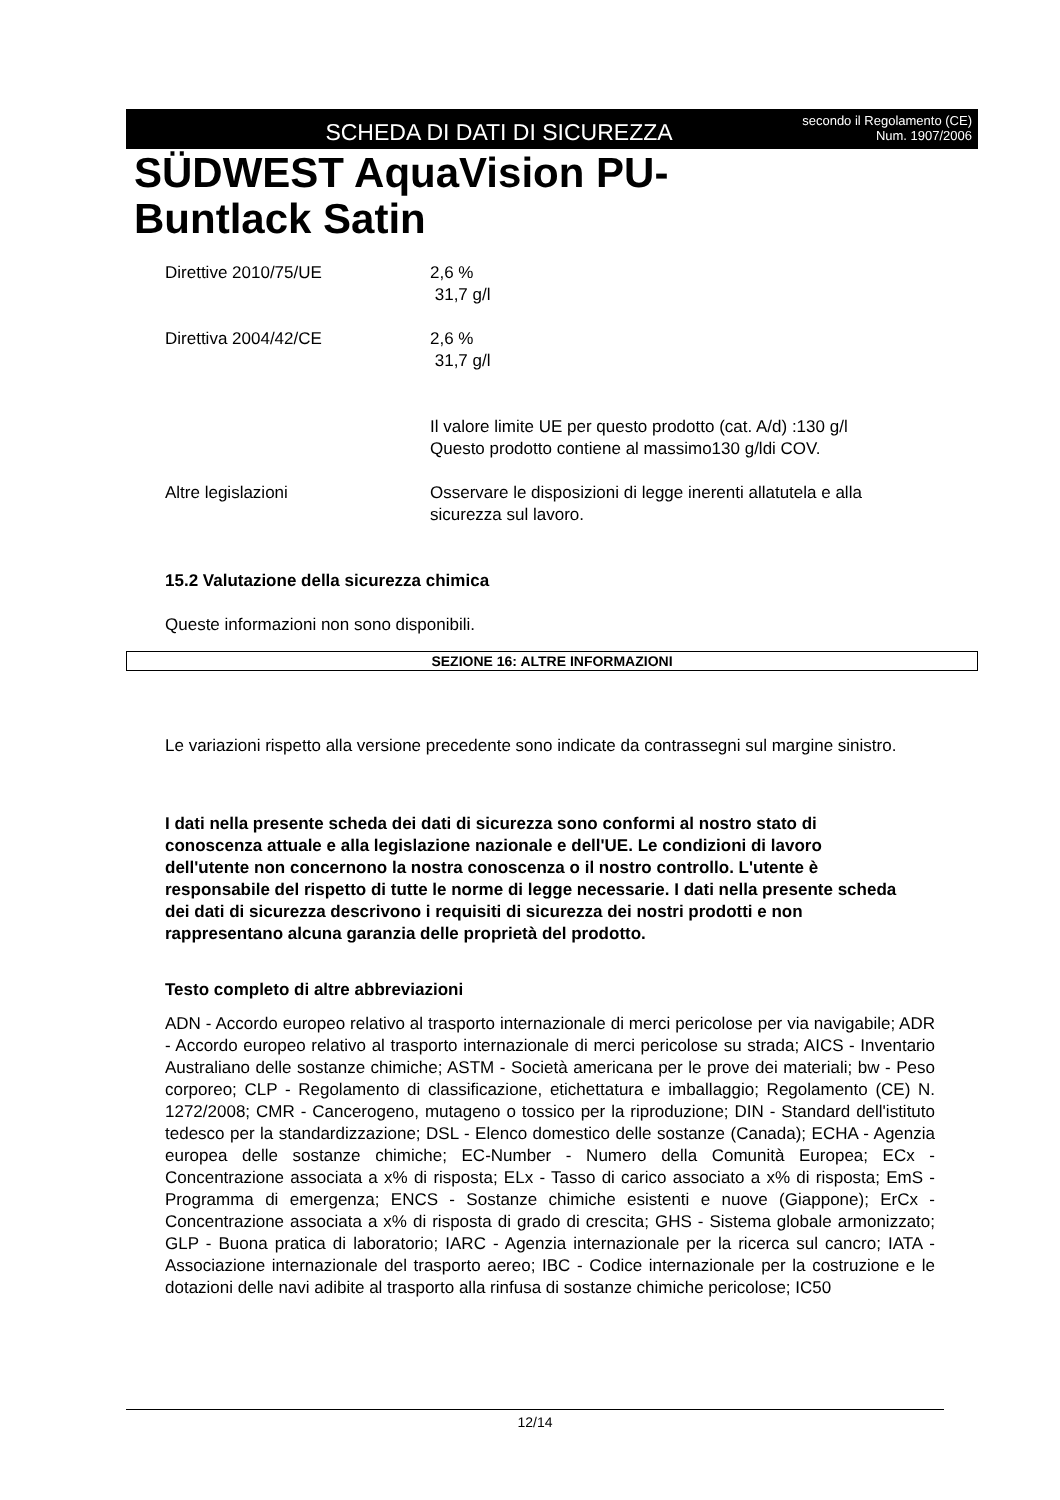SCHEDA DI DATI DI SICUREZZA
secondo il Regolamento (CE) Num. 1907/2006
SÜDWEST AquaVision PU-
Buntlack Satin
Direttive 2010/75/UE 2,6 %
31,7 g/l
Direttiva 2004/42/CE 2,6 %
31,7 g/l
Il valore limite UE per questo prodotto (cat. A/d) :130 g/l
Questo prodotto contiene al massimo130 g/ldi COV.
Altre legislazioni Osservare le disposizioni di legge inerenti allatutela e alla sicurezza sul lavoro.
15.2 Valutazione della sicurezza chimica
Queste informazioni non sono disponibili.
SEZIONE 16: ALTRE INFORMAZIONI
Le variazioni rispetto alla versione precedente sono indicate da contrassegni sul margine sinistro.
I dati nella presente scheda dei dati di sicurezza sono conformi al nostro stato di conoscenza attuale e alla legislazione nazionale e dell'UE. Le condizioni di lavoro dell'utente non concernono la nostra conoscenza o il nostro controllo. L'utente è responsabile del rispetto di tutte le norme di legge necessarie. I dati nella presente scheda dei dati di sicurezza descrivono i requisiti di sicurezza dei nostri prodotti e non rappresentano alcuna garanzia delle proprietà del prodotto.
Testo completo di altre abbreviazioni
ADN - Accordo europeo relativo al trasporto internazionale di merci pericolose per via navigabile; ADR - Accordo europeo relativo al trasporto internazionale di merci pericolose su strada; AICS - Inventario Australiano delle sostanze chimiche; ASTM - Società americana per le prove dei materiali; bw - Peso corporeo; CLP - Regolamento di classificazione, etichettatura e imballaggio; Regolamento (CE) N. 1272/2008; CMR - Cancerogeno, mutageno o tossico per la riproduzione; DIN - Standard dell'istituto tedesco per la standardizzazione; DSL - Elenco domestico delle sostanze (Canada); ECHA - Agenzia europea delle sostanze chimiche; EC-Number - Numero della Comunità Europea; ECx - Concentrazione associata a x% di risposta; ELx - Tasso di carico associato a x% di risposta; EmS - Programma di emergenza; ENCS - Sostanze chimiche esistenti e nuove (Giappone); ErCx - Concentrazione associata a x% di risposta di grado di crescita; GHS - Sistema globale armonizzato; GLP - Buona pratica di laboratorio; IARC - Agenzia internazionale per la ricerca sul cancro; IATA - Associazione internazionale del trasporto aereo; IBC - Codice internazionale per la costruzione e le dotazioni delle navi adibite al trasporto alla rinfusa di sostanze chimiche pericolose; IC50
12/14